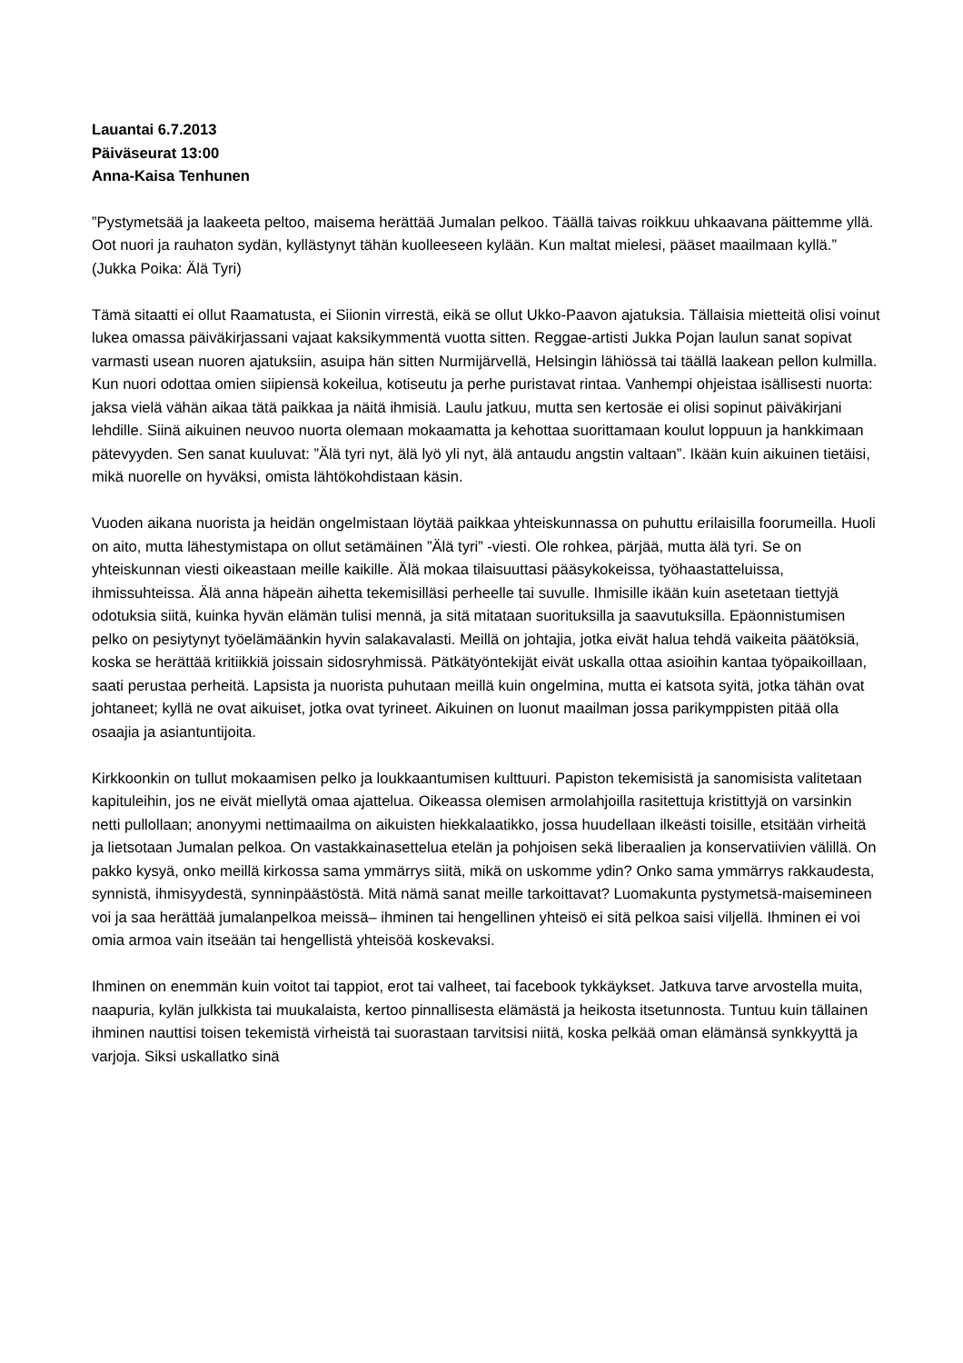Lauantai 6.7.2013
Päiväseurat 13:00
Anna-Kaisa Tenhunen
”Pystymetsää ja laakeeta peltoo, maisema herättää Jumalan pelkoo. Täällä taivas roikkuu uhkaavana päittemme yllä. Oot nuori ja rauhaton sydän, kyllästynyt tähän kuolleeseen kylään. Kun maltat mielesi, pääset maailmaan kyllä.” (Jukka Poika: Älä Tyri)
Tämä sitaatti ei ollut Raamatusta, ei Siionin virrestä, eikä se ollut Ukko-Paavon ajatuksia. Tällaisia mietteitä olisi voinut lukea omassa päiväkirjassani vajaat kaksikymmentä vuotta sitten. Reggae-artisti Jukka Pojan laulun sanat sopivat varmasti usean nuoren ajatuksiin, asuipa hän sitten Nurmijärvellä, Helsingin lähiössä tai täällä laakean pellon kulmilla. Kun nuori odottaa omien siipiensä kokeilua, kotiseutu ja perhe puristavat rintaa. Vanhempi ohjeistaa isällisesti nuorta: jaksa vielä vähän aikaa tätä paikkaa ja näitä ihmisiä. Laulu jatkuu, mutta sen kertosäe ei olisi sopinut päiväkirjani lehdille. Siinä aikuinen neuvoo nuorta olemaan mokaamatta ja kehottaa suorittamaan koulut loppuun ja hankkimaan pätevyyden. Sen sanat kuuluvat: ”Älä tyri nyt, älä lyö yli nyt, älä antaudu angstin valtaan”. Ikään kuin aikuinen tietäisi, mikä nuorelle on hyväksi, omista lähtökohdistaan käsin.
Vuoden aikana nuorista ja heidän ongelmistaan löytää paikkaa yhteiskunnassa on puhuttu erilaisilla foorumeilla. Huoli on aito, mutta lähestymistapa on ollut setämäinen ”Älä tyri” -viesti. Ole rohkea, pärjää, mutta älä tyri. Se on yhteiskunnan viesti oikeastaan meille kaikille. Älä mokaa tilaisuuttasi pääsykokeissa, työhaastatteluissa, ihmissuhteissa. Älä anna häpeän aihetta tekemisilläsi perheelle tai suvulle. Ihmisille ikään kuin asetetaan tiettyjä odotuksia siitä, kuinka hyvän elämän tulisi mennä, ja sitä mitataan suorituksilla ja saavutuksilla. Epäonnistumisen pelko on pesiytynyt työelämäänkin hyvin salakavalasti. Meillä on johtajia, jotka eivät halua tehdä vaikeita päätöksiä, koska se herättää kritiikkiä joissain sidosryhmissä. Pätkätyöntekijät eivät uskalla ottaa asioihin kantaa työpaikoillaan, saati perustaa perheitä. Lapsista ja nuorista puhutaan meillä kuin ongelmina, mutta ei katsota syitä, jotka tähän ovat johtaneet; kyllä ne ovat aikuiset, jotka ovat tyrineet. Aikuinen on luonut maailman jossa parikymppisten pitää olla osaajia ja asiantuntijoita.
Kirkkoonkin on tullut mokaamisen pelko ja loukkaantumisen kulttuuri. Papiston tekemisistä ja sanomisista valitetaan kapituleihin, jos ne eivät miellytä omaa ajattelua. Oikeassa olemisen armolahjoilla rasitettuja kristittyjä on varsinkin netti pullollaan; anonyymi nettimaailma on aikuisten hiekkalaatikko, jossa huudellaan ilkeästi toisille, etsitään virheitä ja lietsotaan Jumalan pelkoa. On vastakkainasettelua etelän ja pohjoisen sekä liberaalien ja konservatiivien välillä. On pakko kysyä, onko meillä kirkossa sama ymmärrys siitä, mikä on uskomme ydin? Onko sama ymmärrys rakkaudesta, synnistä, ihmisyydestä, synninpäästöstä. Mitä nämä sanat meille tarkoittavat? Luomakunta pystymetsä-maisemineen voi ja saa herättää jumalanpelkoa meissä– ihminen tai hengellinen yhteisö ei sitä pelkoa saisi viljellä. Ihminen ei voi omia armoa vain itseään tai hengellistä yhteisöä koskevaksi.
Ihminen on enemmän kuin voitot tai tappiot, erot tai valheet, tai facebook tykkäykset. Jatkuva tarve arvostella muita, naapuria, kylän julkkista tai muukalaista, kertoo pinnallisesta elämästä ja heikosta itsetunnosta. Tuntuu kuin tällainen ihminen nauttisi toisen tekemistä virheistä tai suorastaan tarvitsisi niitä, koska pelkää oman elämänsä synkkyyttä ja varjoja. Siksi uskallatko sinä